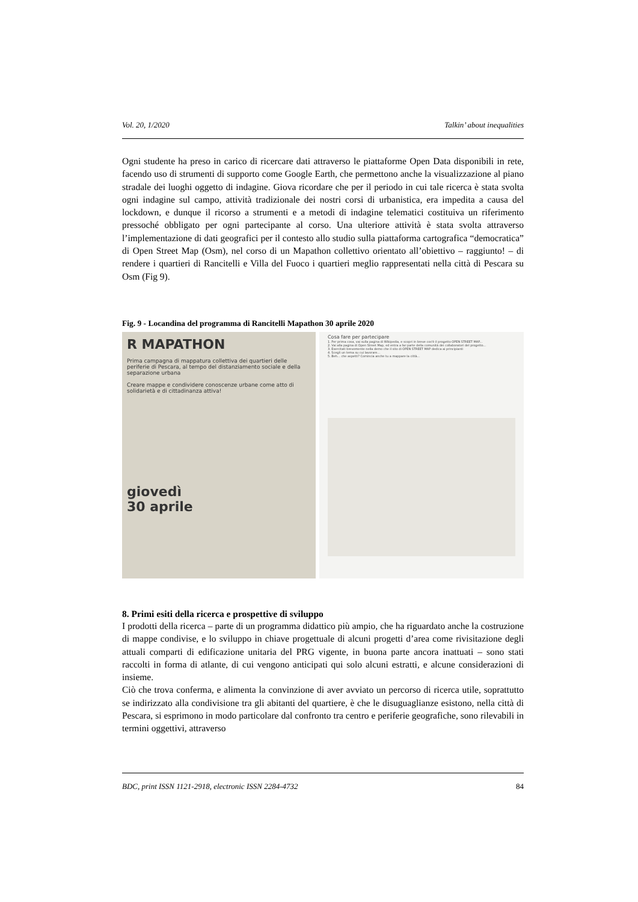Vol. 20, 1/2020 Talkin’ about inequalities
Ogni studente ha preso in carico di ricercare dati attraverso le piattaforme Open Data disponibili in rete, facendo uso di strumenti di supporto come Google Earth, che permettono anche la visualizzazione al piano stradale dei luoghi oggetto di indagine. Giova ricordare che per il periodo in cui tale ricerca è stata svolta ogni indagine sul campo, attività tradizionale dei nostri corsi di urbanistica, era impedita a causa del lockdown, e dunque il ricorso a strumenti e a metodi di indagine telematici costituiva un riferimento pressoché obbligato per ogni partecipante al corso. Una ulteriore attività è stata svolta attraverso l’implementazione di dati geografici per il contesto allo studio sulla piattaforma cartografica “democratica” di Open Street Map (Osm), nel corso di un Mapathon collettivo orientato all’obiettivo – raggiunto! – di rendere i quartieri di Rancitelli e Villa del Fuoco i quartieri meglio rappresentati nella città di Pescara su Osm (Fig 9).
Fig. 9 - Locandina del programma di Rancitelli Mapathon 30 aprile 2020
R MAPATHON
Prima campagna di mappatura collettiva dei quartieri delle periferie di Pescara, al tempo del distanziamento sociale e della separazione urbana
Creare mappe e condividere conoscenze urbane come atto di solidarietà e di cittadinanza attiva!
giovedì
30 aprile
Cosa fare per partecipare
1. Per prima cosa, vai sulla pagina di Wikipedia, e scopri in breve cos'è il progetto OPEN STREET MAP...
2. Vai alla pagina di Open Street Map, ed entra a far parte della comunità dei collaboratori del progetto...
3. Esercitati brevemente nella demo che il sito di OPEN STREET MAP dedica ai principianti
4. Scegli un tema su cui lavorare...
5. Beh... che aspetti? Comincia anche tu a mappare la città...
8. Primi esiti della ricerca e prospettive di sviluppo
I prodotti della ricerca – parte di un programma didattico più ampio, che ha riguardato anche la costruzione di mappe condivise, e lo sviluppo in chiave progettuale di alcuni progetti d’area come rivisitazione degli attuali comparti di edificazione unitaria del PRG vigente, in buona parte ancora inattuati – sono stati raccolti in forma di atlante, di cui vengono anticipati qui solo alcuni estratti, e alcune considerazioni di insieme.
Ciò che trova conferma, e alimenta la convinzione di aver avviato un percorso di ricerca utile, soprattutto se indirizzato alla condivisione tra gli abitanti del quartiere, è che le disuguaglianze esistono, nella città di Pescara, si esprimono in modo particolare dal confronto tra centro e periferie geografiche, sono rilevabili in termini oggettivi, attraverso
BDC, print ISSN 1121-2918, electronic ISSN 2284-4732 84